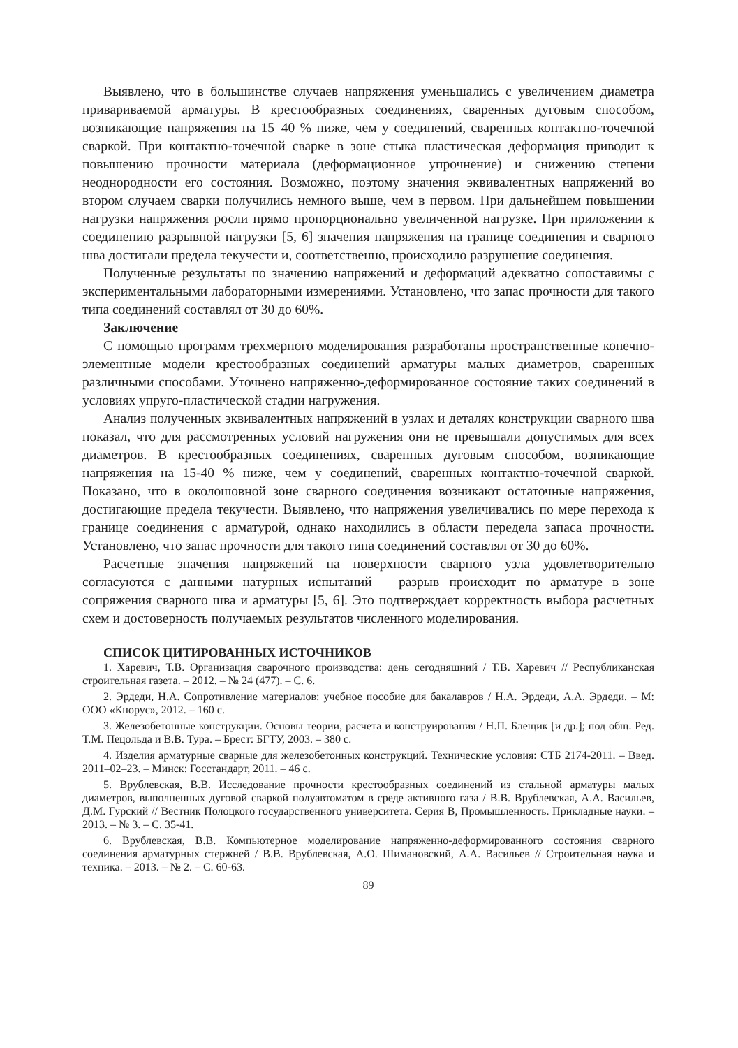Выявлено, что в большинстве случаев напряжения уменьшались с увеличением диаметра привариваемой арматуры. В крестообразных соединениях, сваренных дуговым способом, возникающие напряжения на 15–40 % ниже, чем у соединений, сваренных контактно-точечной сваркой. При контактно-точечной сварке в зоне стыка пластическая деформация приводит к повышению прочности материала (деформационное упрочнение) и снижению степени неоднородности его состояния. Возможно, поэтому значения эквивалентных напряжений во втором случаем сварки получились немного выше, чем в первом. При дальнейшем повышении нагрузки напряжения росли прямо пропорционально увеличенной нагрузке. При приложении к соединению разрывной нагрузки [5, 6] значения напряжения на границе соединения и сварного шва достигали предела текучести и, соответственно, происходило разрушение соединения.
Полученные результаты по значению напряжений и деформаций адекватно сопоставимы с экспериментальными лабораторными измерениями. Установлено, что запас прочности для такого типа соединений составлял от 30 до 60%.
Заключение
С помощью программ трехмерного моделирования разработаны пространственные конечно-элементные модели крестообразных соединений арматуры малых диаметров, сваренных различными способами. Уточнено напряженно-деформированное состояние таких соединений в условиях упруго-пластической стадии нагружения.
Анализ полученных эквивалентных напряжений в узлах и деталях конструкции сварного шва показал, что для рассмотренных условий нагружения они не превышали допустимых для всех диаметров. В крестообразных соединениях, сваренных дуговым способом, возникающие напряжения на 15-40 % ниже, чем у соединений, сваренных контактно-точечной сваркой. Показано, что в околошовной зоне сварного соединения возникают остаточные напряжения, достигающие предела текучести. Выявлено, что напряжения увеличивались по мере перехода к границе соединения с арматурой, однако находились в области передела запаса прочности. Установлено, что запас прочности для такого типа соединений составлял от 30 до 60%.
Расчетные значения напряжений на поверхности сварного узла удовлетворительно согласуются с данными натурных испытаний – разрыв происходит по арматуре в зоне сопряжения сварного шва и арматуры [5, 6]. Это подтверждает корректность выбора расчетных схем и достоверность получаемых результатов численного моделирования.
СПИСОК ЦИТИРОВАННЫХ ИСТОЧНИКОВ
1. Харевич, Т.В. Организация сварочного производства: день сегодняшний / Т.В. Харевич // Республиканская строительная газета. – 2012. – № 24 (477). – С. 6.
2. Эрдеди, Н.А. Сопротивление материалов: учебное пособие для бакалавров / Н.А. Эрдеди, А.А. Эрдеди. – М: ООО «Кнорус», 2012. – 160 с.
3. Железобетонные конструкции. Основы теории, расчета и конструирования / Н.П. Блещик [и др.]; под общ. Ред. Т.М. Пецольда и В.В. Тура. – Брест: БГТУ, 2003. – 380 с.
4. Изделия арматурные сварные для железобетонных конструкций. Технические условия: СТБ 2174-2011. – Введ. 2011–02–23. – Минск: Госстандарт, 2011. – 46 с.
5. Врублевская, В.В. Исследование прочности крестообразных соединений из стальной арматуры малых диаметров, выполненных дуговой сваркой полуавтоматом в среде активного газа / В.В. Врублевская, А.А. Васильев, Д.М. Гурский // Вестник Полоцкого государственного университета. Серия В, Промышленность. Прикладные науки. – 2013. – № 3. – С. 35-41.
6. Врублевская, В.В. Компьютерное моделирование напряженно-деформированного состояния сварного соединения арматурных стержней / В.В. Врублевская, А.О. Шимановский, А.А. Васильев // Строительная наука и техника. – 2013. – № 2. – С. 60-63.
89